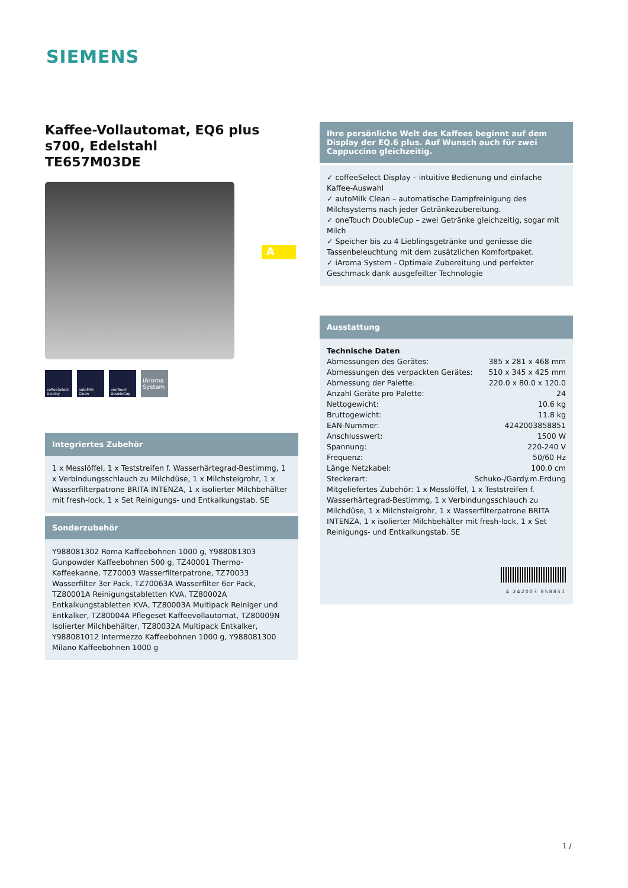SIEMENS
Kaffee-Vollautomat, EQ6 plus s700, Edelstahl
TE657M03DE
coffeeSelect Display
autoMilk Clean
oneTouch DoubleCup
iAroma System
Integriertes Zubehör
1 x Messlöffel, 1 x Teststreifen f. Wasserhärtegrad-Bestimmg, 1 x Verbindungsschlauch zu Milchdüse, 1 x Milchsteigrohr, 1 x Wasserfilterpatrone BRITA INTENZA, 1 x isolierter Milchbehälter mit fresh-lock, 1 x Set Reinigungs- und Entkalkungstab. SE
Sonderzubehör
Y988081302 Roma Kaffeebohnen 1000 g, Y988081303 Gunpowder Kaffeebohnen 500 g, TZ40001 Thermo-Kaffeekanne, TZ70003 Wasserfilterpatrone, TZ70033 Wasserfilter 3er Pack, TZ70063A Wasserfilter 6er Pack, TZ80001A Reinigungstabletten KVA, TZ80002A Entkalkungstabletten KVA, TZ80003A Multipack Reiniger und Entkalker, TZ80004A Pflegeset Kaffeevollautomat, TZ80009N Isolierter Milchbehälter, TZ80032A Multipack Entkalker, Y988081012 Intermezzo Kaffeebohnen 1000 g, Y988081300 Milano Kaffeebohnen 1000 g
A
Ihre persönliche Welt des Kaffees beginnt auf dem Display der EQ.6 plus. Auf Wunsch auch für zwei Cappuccino gleichzeitig.
✓ coffeeSelect Display – intuitive Bedienung und einfache Kaffee-Auswahl
✓ autoMilk Clean – automatische Dampfreinigung des Milchsystems nach jeder Getränkezubereitung.
✓ oneTouch DoubleCup – zwei Getränke gleichzeitig, sogar mit Milch
✓ Speicher bis zu 4 Lieblingsgetränke und geniesse die Tassenbeleuchtung mit dem zusätzlichen Komfortpaket.
✓ iAroma System - Optimale Zubereitung und perfekter Geschmack dank ausgefeilter Technologie
Ausstattung
Technische Daten
Abmessungen des Gerätes: 385 x 281 x 468 mm
Abmessungen des verpackten Gerätes: 510 x 345 x 425 mm
Abmessung der Palette: 220.0 x 80.0 x 120.0
Anzahl Geräte pro Palette: 24
Nettogewicht: 10.6 kg
Bruttogewicht: 11.8 kg
EAN-Nummer: 4242003858851
Anschlusswert: 1500 W
Spannung: 220-240 V
Frequenz: 50/60 Hz
Länge Netzkabel: 100.0 cm
Steckerart: Schuko-/Gardy.m.Erdung
Mitgeliefertes Zubehör: 1 x Messlöffel, 1 x Teststreifen f. Wasserhärtegrad-Bestimmg, 1 x Verbindungsschlauch zu Milchdüse, 1 x Milchsteigrohr, 1 x Wasserfilterpatrone BRITA INTENZA, 1 x isolierter Milchbehälter mit fresh-lock, 1 x Set Reinigungs- und Entkalkungstab. SE
4 242003 858851
1 /